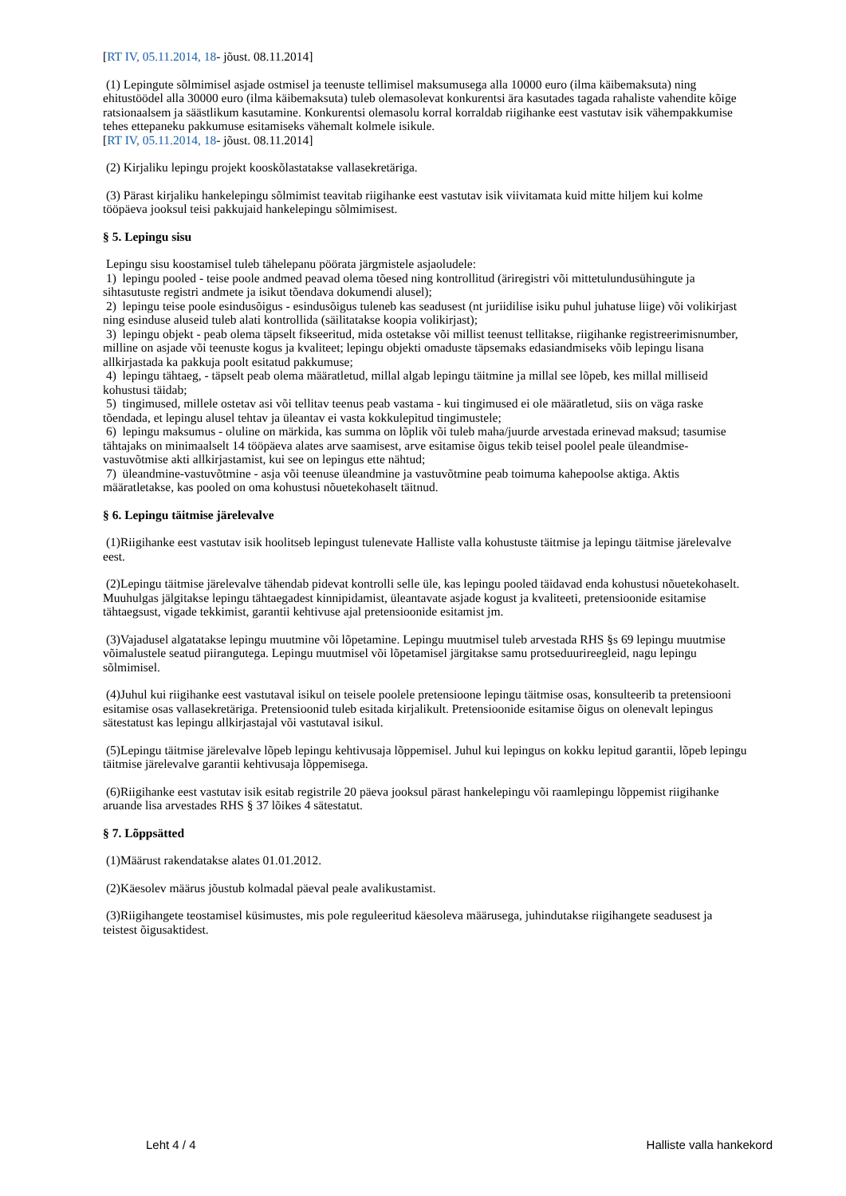[RT IV, 05.11.2014, 18- jõust. 08.11.2014]
(1) Lepingute sõlmimisel asjade ostmisel ja teenuste tellimisel maksumusega alla 10000 euro (ilma käibemaksuta) ning ehitustöödel alla 30000 euro (ilma käibemaksuta) tuleb olemasolevat konkurentsi ära kasutades tagada rahaliste vahendite kõige ratsionaalsem ja säästlikum kasutamine. Konkurentsi olemasolu korral korraldab riigihanke eest vastutav isik vähempakkumise tehes ettepaneku pakkumuse esitamiseks vähemalt kolmele isikule.
[RT IV, 05.11.2014, 18- jõust. 08.11.2014]
(2) Kirjaliku lepingu projekt kooskõlastatakse vallasekretäriga.
(3) Pärast kirjaliku hankelepingu sõlmimist teavitab riigihanke eest vastutav isik viivitamata kuid mitte hiljem kui kolme tööpäeva jooksul teisi pakkujaid hankelepingu sõlmimisest.
§ 5. Lepingu sisu
Lepingu sisu koostamisel tuleb tähelepanu pöörata järgmistele asjaoludele:
1) lepingu pooled - teise poole andmed peavad olema tõesed ning kontrollitud (äriregistri või mittetulundusühingute ja sihtasutuste registri andmete ja isikut tõendava dokumendi alusel);
2) lepingu teise poole esindusõigus - esindusõigus tuleneb kas seadusest (nt juriidilise isiku puhul juhatuse liige) või volikirjast ning esinduse aluseid tuleb alati kontrollida (säilitatakse koopia volikirjast);
3) lepingu objekt - peab olema täpselt fikseeritud, mida ostetakse või millist teenust tellitakse, riigihanke registreerimisnumber, milline on asjade või teenuste kogus ja kvaliteet; lepingu objekti omaduste täpsemaks edasiandmiseks võib lepingu lisana allkirjastada ka pakkuja poolt esitatud pakkumuse;
4) lepingu tähtaeg, - täpselt peab olema määratletud, millal algab lepingu täitmine ja millal see lõpeb, kes millal milliseid kohustusi täidab;
5) tingimused, millele ostetav asi või tellitav teenus peab vastama - kui tingimused ei ole määratletud, siis on väga raske tõendada, et lepingu alusel tehtav ja üleantav ei vasta kokkulepitud tingimustele;
6) lepingu maksumus - oluline on märkida, kas summa on lõplik või tuleb maha/juurde arvestada erinevad maksud; tasumise tähtajaks on minimaalselt 14 tööpäeva alates arve saamisest, arve esitamise õigus tekib teisel poolel peale üleandmise-vastuvõtmise akti allkirjastamist, kui see on lepingus ette nähtud;
7) üleandmine-vastuvõtmine - asja või teenuse üleandmine ja vastuvõtmine peab toimuma kahepoolse aktiga. Aktis määratletakse, kas pooled on oma kohustusi nõuetekohaselt täitnud.
§ 6. Lepingu täitmise järelevalve
(1)Riigihanke eest vastutav isik hoolitseb lepingust tulenevate Halliste valla kohustuste täitmise ja lepingu täitmise järelevalve eest.
(2)Lepingu täitmise järelevalve tähendab pidevat kontrolli selle üle, kas lepingu pooled täidavad enda kohustusi nõuetekohaselt. Muuhulgas jälgitakse lepingu tähtaegadest kinnipidamist, üleantavate asjade kogust ja kvaliteeti, pretensioonide esitamise tähtaegsust, vigade tekkimist, garantii kehtivuse ajal pretensioonide esitamist jm.
(3)Vajadusel algatatakse lepingu muutmine või lõpetamine. Lepingu muutmisel tuleb arvestada RHS §s 69 lepingu muutmise võimalustele seatud piirangutega. Lepingu muutmisel või lõpetamisel järgitakse samu protseduurireegleid, nagu lepingu sõlmimisel.
(4)Juhul kui riigihanke eest vastutaval isikul on teisele poolele pretensioone lepingu täitmise osas, konsulteerib ta pretensiooni esitamise osas vallasekretäriga. Pretensioonid tuleb esitada kirjalikult. Pretensioonide esitamise õigus on olenevalt lepingus sätestatust kas lepingu allkirjastajal või vastutaval isikul.
(5)Lepingu täitmise järelevalve lõpeb lepingu kehtivusaja lõppemisel. Juhul kui lepingus on kokku lepitud garantii, lõpeb lepingu täitmise järelevalve garantii kehtivusaja lõppemisega.
(6)Riigihanke eest vastutav isik esitab registrile 20 päeva jooksul pärast hankelepingu või raamlepingu lõppemist riigihanke aruande lisa arvestades RHS § 37 lõikes 4 sätestatut.
§ 7. Lõppsätted
(1)Määrust rakendatakse alates 01.01.2012.
(2)Käesolev määrus jõustub kolmadal päeval peale avalikustamist.
(3)Riigihangete teostamisel küsimustes, mis pole reguleeritud käesoleva määrusega, juhindutakse riigihangete seadusest ja teistest õigusaktidest.
Leht 4 / 4 Halliste valla hankekord